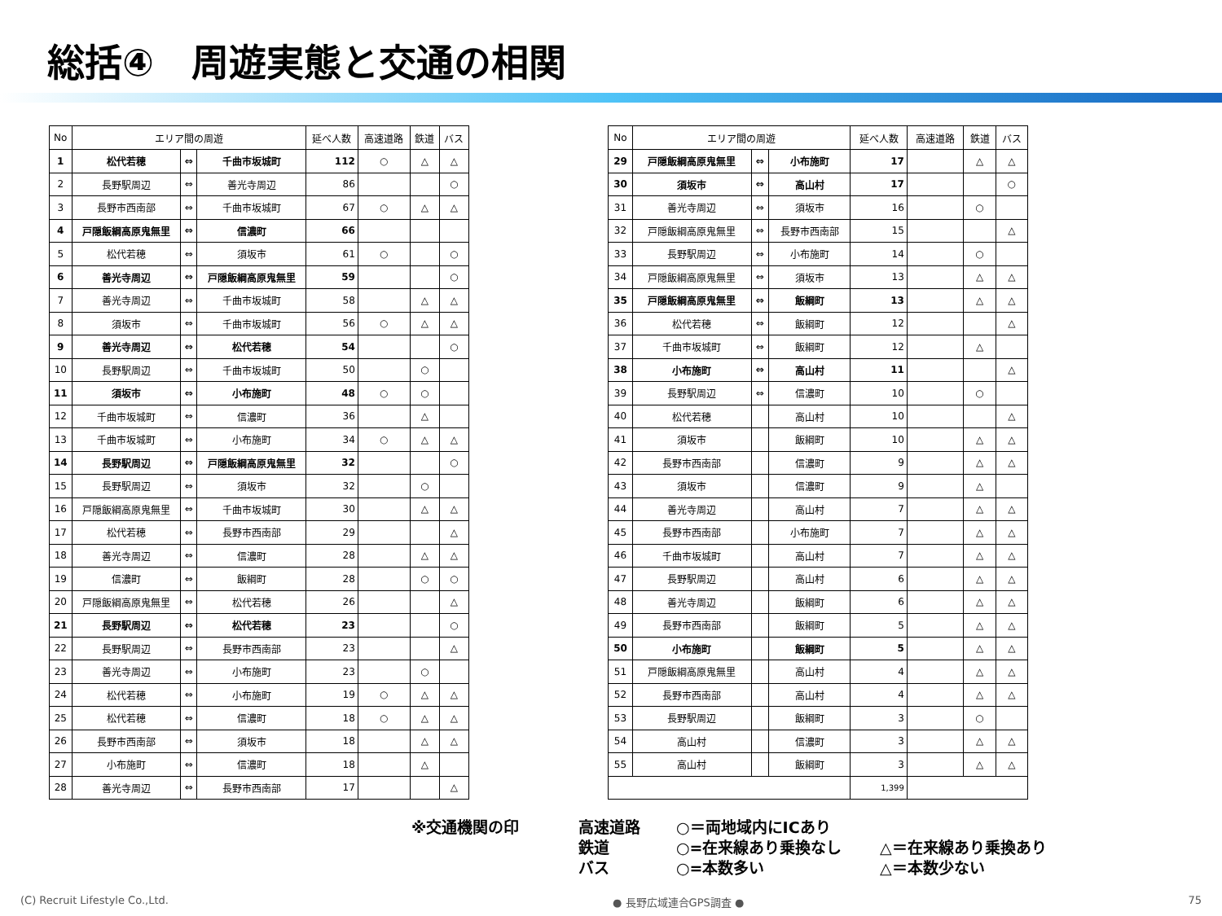総括④　周遊実態と交通の相関
| No | エリア間の周遊 | | | 延べ人数 | 高速道路 | 鉄道 | バス |
| --- | --- | --- | --- | --- | --- | --- | --- |
| 1 | 松代若穂 | ⇔ | 千曲市坂城町 | 112 | ○ | △ | △ |
| 2 | 長野駅周辺 | ⇔ | 善光寺周辺 | 86 | | | ○ |
| 3 | 長野市西南部 | ⇔ | 千曲市坂城町 | 67 | ○ | △ | △ |
| 4 | 戸隠飯綱高原鬼無里 | ⇔ | 信濃町 | 66 | | | |
| 5 | 松代若穂 | ⇔ | 須坂市 | 61 | ○ | | ○ |
| 6 | 善光寺周辺 | ⇔ | 戸隠飯綱高原鬼無里 | 59 | | | ○ |
| 7 | 善光寺周辺 | ⇔ | 千曲市坂城町 | 58 | | △ | △ |
| 8 | 須坂市 | ⇔ | 千曲市坂城町 | 56 | ○ | △ | △ |
| 9 | 善光寺周辺 | ⇔ | 松代若穂 | 54 | | | ○ |
| 10 | 長野駅周辺 | ⇔ | 千曲市坂城町 | 50 | | ○ | |
| 11 | 須坂市 | ⇔ | 小布施町 | 48 | ○ | ○ | |
| 12 | 千曲市坂城町 | ⇔ | 信濃町 | 36 | | △ | |
| 13 | 千曲市坂城町 | ⇔ | 小布施町 | 34 | ○ | △ | △ |
| 14 | 長野駅周辺 | ⇔ | 戸隠飯綱高原鬼無里 | 32 | | | ○ |
| 15 | 長野駅周辺 | ⇔ | 須坂市 | 32 | | ○ | |
| 16 | 戸隠飯綱高原鬼無里 | ⇔ | 千曲市坂城町 | 30 | | △ | △ |
| 17 | 松代若穂 | ⇔ | 長野市西南部 | 29 | | | △ |
| 18 | 善光寺周辺 | ⇔ | 信濃町 | 28 | | △ | △ |
| 19 | 信濃町 | ⇔ | 飯綱町 | 28 | | ○ | ○ |
| 20 | 戸隠飯綱高原鬼無里 | ⇔ | 松代若穂 | 26 | | | △ |
| 21 | 長野駅周辺 | ⇔ | 松代若穂 | 23 | | | ○ |
| 22 | 長野駅周辺 | ⇔ | 長野市西南部 | 23 | | | △ |
| 23 | 善光寺周辺 | ⇔ | 小布施町 | 23 | | ○ | |
| 24 | 松代若穂 | ⇔ | 小布施町 | 19 | ○ | △ | △ |
| 25 | 松代若穂 | ⇔ | 信濃町 | 18 | ○ | △ | △ |
| 26 | 長野市西南部 | ⇔ | 須坂市 | 18 | | △ | △ |
| 27 | 小布施町 | ⇔ | 信濃町 | 18 | | △ | |
| 28 | 善光寺周辺 | ⇔ | 長野市西南部 | 17 | | | △ |
| No | エリア間の周遊 | | | 延べ人数 | 高速道路 | 鉄道 | バス |
| --- | --- | --- | --- | --- | --- | --- | --- |
| 29 | 戸隠飯綱高原鬼無里 | ⇔ | 小布施町 | 17 | | △ | △ |
| 30 | 須坂市 | ⇔ | 高山村 | 17 | | | ○ |
| 31 | 善光寺周辺 | ⇔ | 須坂市 | 16 | | ○ | |
| 32 | 戸隠飯綱高原鬼無里 | ⇔ | 長野市西南部 | 15 | | | △ |
| 33 | 長野駅周辺 | ⇔ | 小布施町 | 14 | | ○ | |
| 34 | 戸隠飯綱高原鬼無里 | ⇔ | 須坂市 | 13 | | △ | △ |
| 35 | 戸隠飯綱高原鬼無里 | ⇔ | 飯綱町 | 13 | | △ | △ |
| 36 | 松代若穂 | ⇔ | 飯綱町 | 12 | | | △ |
| 37 | 千曲市坂城町 | ⇔ | 飯綱町 | 12 | | △ | |
| 38 | 小布施町 | ⇔ | 高山村 | 11 | | | △ |
| 39 | 長野駅周辺 | ⇔ | 信濃町 | 10 | | ○ | |
| 40 | 松代若穂 | | 高山村 | 10 | | | △ |
| 41 | 須坂市 | | 飯綱町 | 10 | | △ | △ |
| 42 | 長野市西南部 | | 信濃町 | 9 | | △ | △ |
| 43 | 須坂市 | | 信濃町 | 9 | | △ | |
| 44 | 善光寺周辺 | | 高山村 | 7 | | △ | △ |
| 45 | 長野市西南部 | | 小布施町 | 7 | | △ | △ |
| 46 | 千曲市坂城町 | | 高山村 | 7 | | △ | △ |
| 47 | 長野駅周辺 | | 高山村 | 6 | | △ | △ |
| 48 | 善光寺周辺 | | 飯綱町 | 6 | | △ | △ |
| 49 | 長野市西南部 | | 飯綱町 | 5 | | △ | △ |
| 50 | 小布施町 | | 飯綱町 | 5 | | △ | △ |
| 51 | 戸隠飯綱高原鬼無里 | | 高山村 | 4 | | △ | △ |
| 52 | 長野市西南部 | | 高山村 | 4 | | △ | △ |
| 53 | 長野駅周辺 | | 飯綱町 | 3 | | ○ | |
| 54 | 高山村 | | 信濃町 | 3 | | △ | △ |
| 55 | 高山村 | | 飯綱町 | 3 | | △ | △ |
| | | | | 1,399 | | | |
※交通機関の印
高速道路
○＝両地域内にICあり
鉄道
○=在来線あり乗換なし
△＝在来線あり乗換あり
バス
○=本数多い
△＝本数少ない
(C) Recruit Lifestyle Co.,Ltd. ● 長野広域連合GPS調査 ● 75